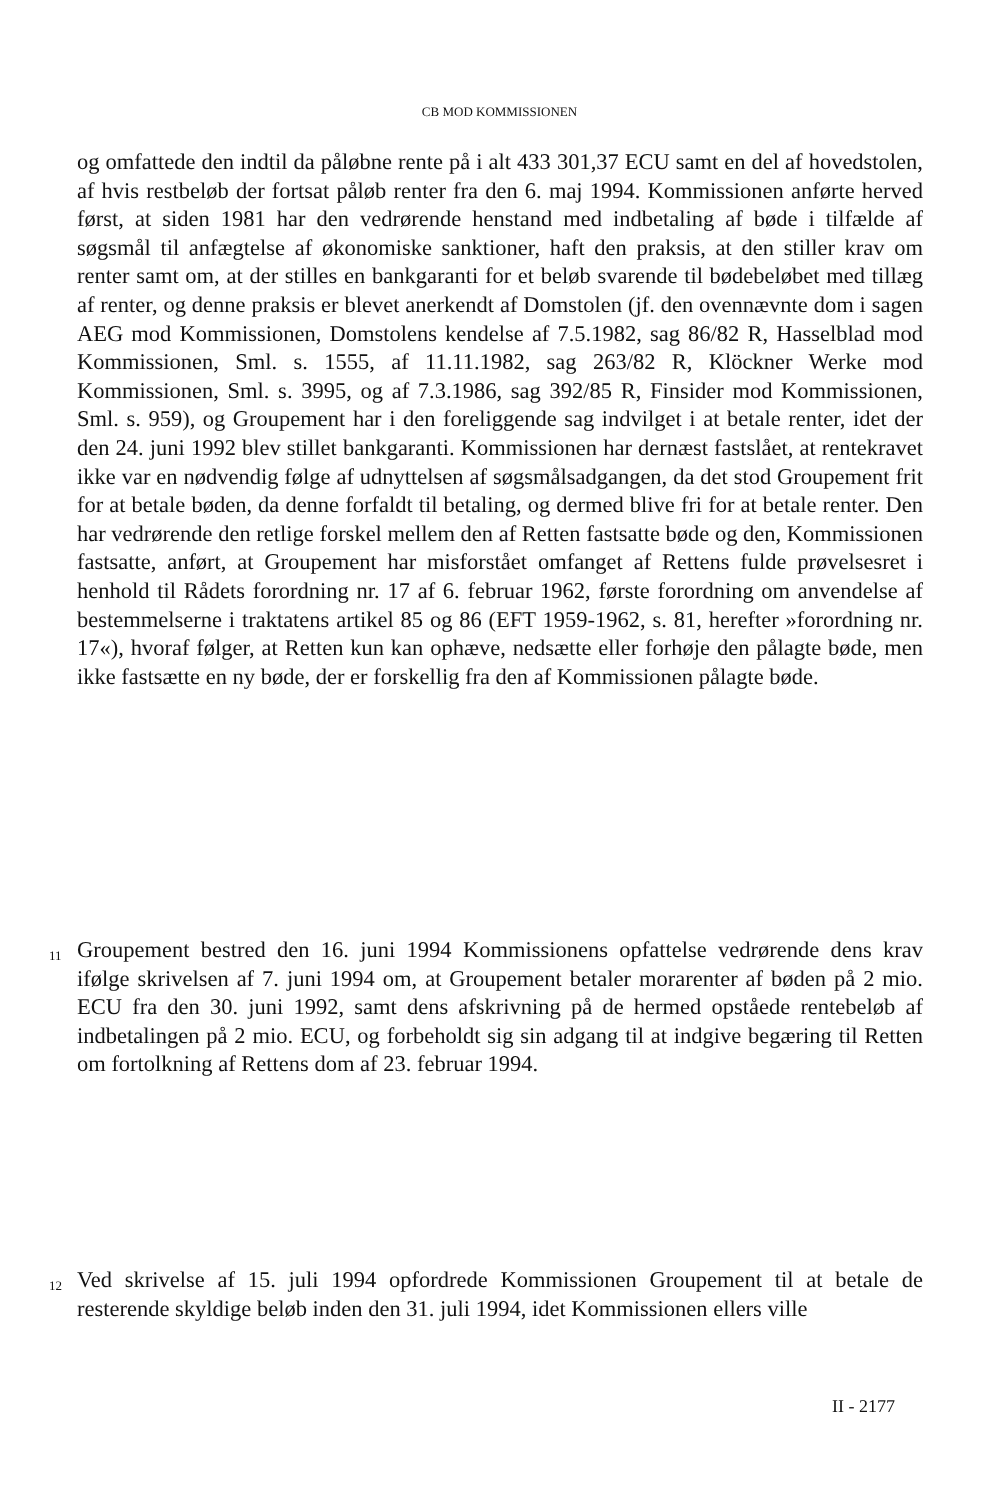CB MOD KOMMISSIONEN
og omfattede den indtil da påløbne rente på i alt 433 301,37 ECU samt en del af hovedstolen, af hvis restbeløb der fortsat påløb renter fra den 6. maj 1994. Kommissionen anførte herved først, at siden 1981 har den vedrørende henstand med indbetaling af bøde i tilfælde af søgsmål til anfægtelse af økonomiske sanktioner, haft den praksis, at den stiller krav om renter samt om, at der stilles en bankgaranti for et beløb svarende til bødebeløbet med tillæg af renter, og denne praksis er blevet anerkendt af Domstolen (jf. den ovennævnte dom i sagen AEG mod Kommissionen, Domstolens kendelse af 7.5.1982, sag 86/82 R, Hasselblad mod Kommissionen, Sml. s. 1555, af 11.11.1982, sag 263/82 R, Klöckner Werke mod Kommissionen, Sml. s. 3995, og af 7.3.1986, sag 392/85 R, Finsider mod Kommissionen, Sml. s. 959), og Groupement har i den foreliggende sag indvilget i at betale renter, idet der den 24. juni 1992 blev stillet bankgaranti. Kommissionen har dernæst fastslået, at rentekravet ikke var en nødvendig følge af udnyttelsen af søgsmålsadgangen, da det stod Groupement frit for at betale bøden, da denne forfaldt til betaling, og dermed blive fri for at betale renter. Den har vedrørende den retlige forskel mellem den af Retten fastsatte bøde og den, Kommissionen fastsatte, anført, at Groupement har misforstået omfanget af Rettens fulde prøvelsesret i henhold til Rådets forordning nr. 17 af 6. februar 1962, første forordning om anvendelse af bestemmelserne i traktatens artikel 85 og 86 (EFT 1959-1962, s. 81, herefter »forordning nr. 17«), hvoraf følger, at Retten kun kan ophæve, nedsætte eller forhøje den pålagte bøde, men ikke fastsætte en ny bøde, der er forskellig fra den af Kommissionen pålagte bøde.
11 Groupement bestred den 16. juni 1994 Kommissionens opfattelse vedrørende dens krav ifølge skrivelsen af 7. juni 1994 om, at Groupement betaler morarenter af bøden på 2 mio. ECU fra den 30. juni 1992, samt dens afskrivning på de hermed opståede rentebeløb af indbetalingen på 2 mio. ECU, og forbeholdt sig sin adgang til at indgive begæring til Retten om fortolkning af Rettens dom af 23. februar 1994.
12 Ved skrivelse af 15. juli 1994 opfordrede Kommissionen Groupement til at betale de resterende skyldige beløb inden den 31. juli 1994, idet Kommissionen ellers ville
II - 2177